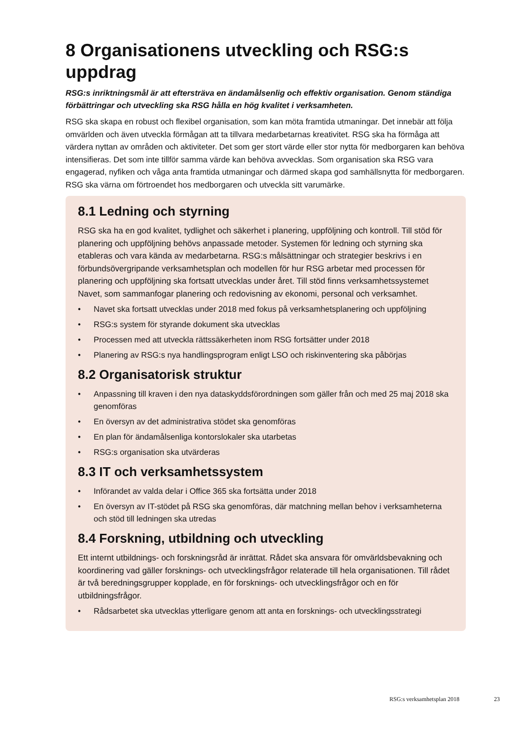8 Organisationens utveckling och RSG:s uppdrag
RSG:s inriktningsmål är att eftersträva en ändamålsenlig och effektiv organisation. Genom ständiga förbättringar och utveckling ska RSG hålla en hög kvalitet i verksamheten.
RSG ska skapa en robust och flexibel organisation, som kan möta framtida utmaningar. Det innebär att följa omvärlden och även utveckla förmågan att ta tillvara medarbetarnas kreativitet. RSG ska ha förmåga att värdera nyttan av områden och aktiviteter. Det som ger stort värde eller stor nytta för medborgaren kan behöva intensifieras. Det som inte tillför samma värde kan behöva avvecklas. Som organisation ska RSG vara engagerad, nyfiken och våga anta framtida utmaningar och därmed skapa god samhällsnytta för medborgaren. RSG ska värna om förtroendet hos medborgaren och utveckla sitt varumärke.
8.1 Ledning och styrning
RSG ska ha en god kvalitet, tydlighet och säkerhet i planering, uppföljning och kontroll. Till stöd för planering och uppföljning behövs anpassade metoder. Systemen för ledning och styrning ska etableras och vara kända av medarbetarna. RSG:s målsättningar och strategier beskrivs i en förbundsövergripande verksamhetsplan och modellen för hur RSG arbetar med processen för planering och uppföljning ska fortsatt utvecklas under året. Till stöd finns verksamhetssystemet Navet, som sammanfogar planering och redovisning av ekonomi, personal och verksamhet.
• Navet ska fortsatt utvecklas under 2018 med fokus på verksamhetsplanering och uppföljning
• RSG:s system för styrande dokument ska utvecklas
• Processen med att utveckla rättssäkerheten inom RSG fortsätter under 2018
• Planering av RSG:s nya handlingsprogram enligt LSO och riskinventering ska påbörjas
8.2 Organisatorisk struktur
• Anpassning till kraven i den nya dataskyddsförordningen som gäller från och med 25 maj 2018 ska genomföras
• En översyn av det administrativa stödet ska genomföras
• En plan för ändamålsenliga kontorslokaler ska utarbetas
• RSG:s organisation ska utvärderas
8.3 IT och verksamhetssystem
• Införandet av valda delar i Office 365 ska fortsätta under 2018
• En översyn av IT-stödet på RSG ska genomföras, där matchning mellan behov i verksamheterna och stöd till ledningen ska utredas
8.4 Forskning, utbildning och utveckling
Ett internt utbildnings- och forskningsråd är inrättat. Rådet ska ansvara för omvärldsbevakning och koordinering vad gäller forsknings- och utvecklingsfrågor relaterade till hela organisationen. Till rådet är två beredningsgrupper kopplade, en för forsknings- och utvecklingsfrågor och en för utbildningsfrågor.
• Rådsarbetet ska utvecklas ytterligare genom att anta en forsknings- och utvecklingsstrategi
RSG:s verksamhetsplan 2018 23